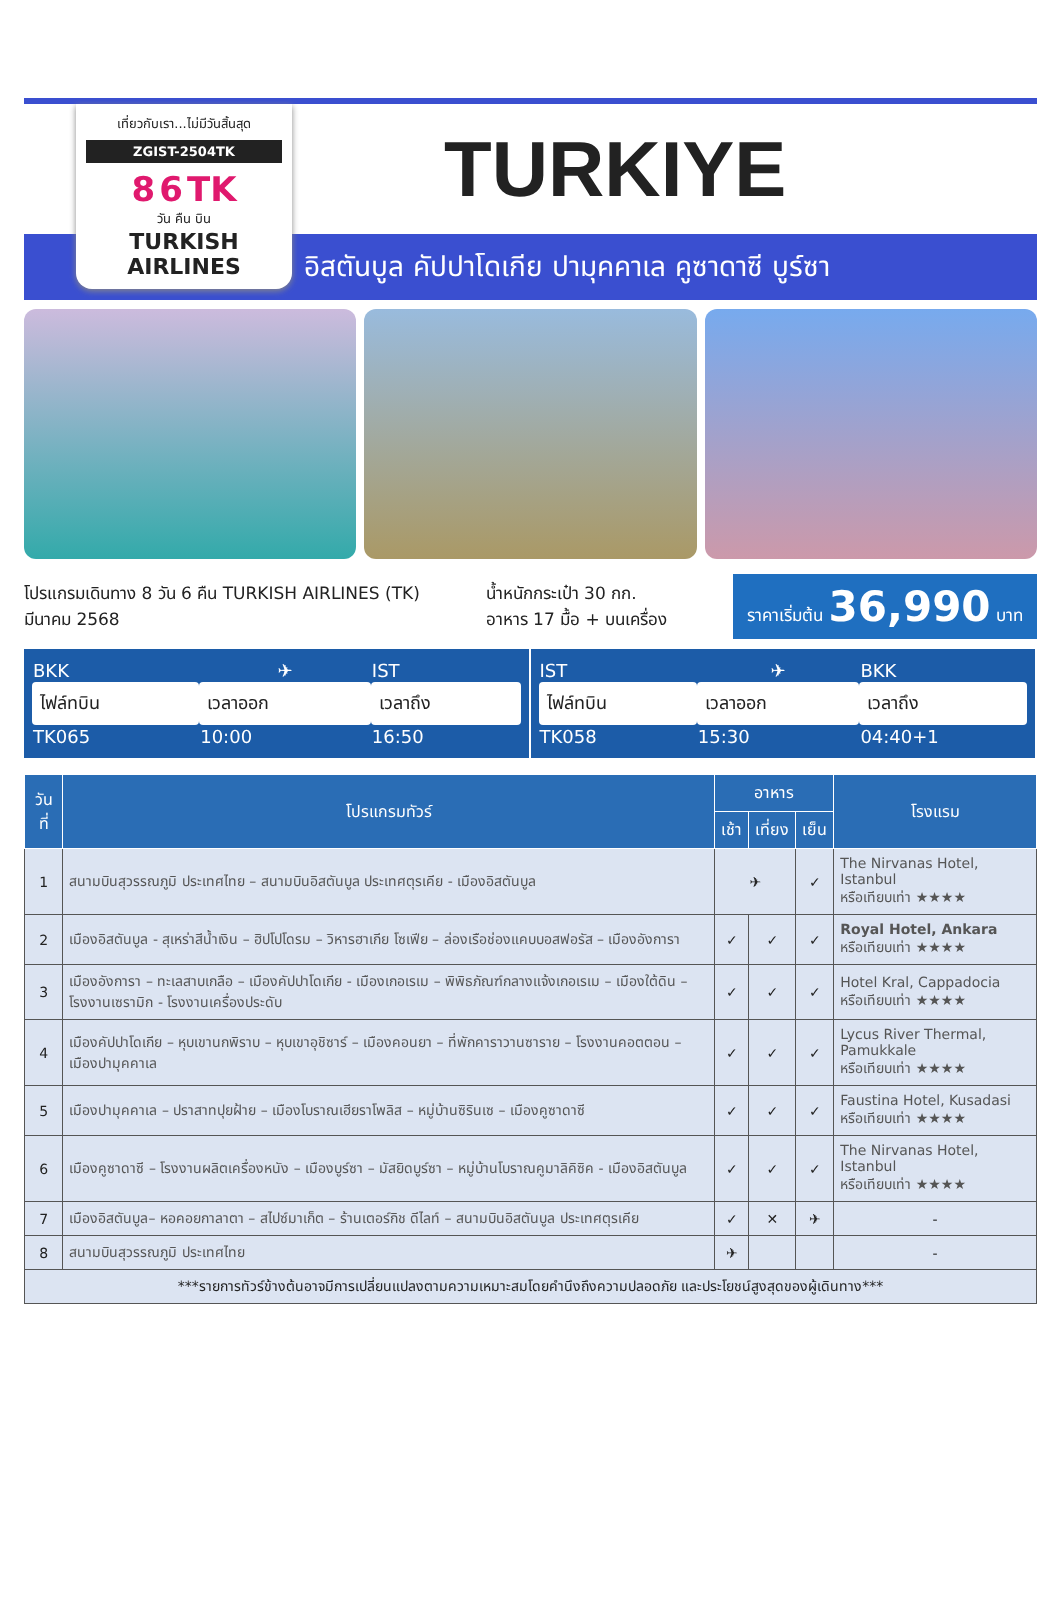เที่ยวกับเรา...ไม่มีวันสิ้นสุด
ZGIST-2504TK
8 6 TK
วัน คืน บิน
TURKISH AIRLINES
TURKIYE
อิสตันบูล คัปปาโดเกีย ปามุคคาเล คูซาดาซี บูร์ซา
โปรแกรมเดินทาง 8 วัน 6 คืน TURKISH AIRLINES (TK)
มีนาคม 2568
น้ำหนักกระเป๋า 30 กก.
อาหาร 17 มื้อ + บนเครื่อง
ราคาเริ่มต้น 36,990 บาท
| BKK | ✈ | IST |
| ไฟล์ทบิน | เวลาออก | เวลาถึง |
| TK065 | 10:00 | 16:50 |
| IST | ✈ | BKK |
| ไฟล์ทบิน | เวลาออก | เวลาถึง |
| TK058 | 15:30 | 04:40+1 |
| วันที่ | โปรแกรมทัวร์ | อาหาร | | | โรงแรม |
| --- | --- | --- | --- | --- | --- |
| | | เช้า | เที่ยง | เย็น | |
| 1 | สนามบินสุวรรณภูมิ ประเทศไทย – สนามบินอิสตันบูล ประเทศตุรเคีย - เมืองอิสตันบูล | ✈ | | ✓ | The Nirvanas Hotel, Istanbul หรือเทียบเท่า ★★★★ |
| 2 | เมืองอิสตันบูล - สุเหร่าสีน้ำเงิน – ฮิปโปโดรม – วิหารฮาเกีย โซเฟีย – ล่องเรือช่องแคบบอสฟอรัส – เมืองอังการา | ✓ | ✓ | ✓ | Royal Hotel, Ankara หรือเทียบเท่า ★★★★ |
| 3 | เมืองอังการา – ทะเลสาบเกลือ – เมืองคัปปาโดเกีย - เมืองเกอเรเม – พิพิธภัณฑ์กลางแจ้งเกอเรเม – เมืองใต้ดิน – โรงงานเซรามิก - โรงงานเครื่องประดับ | ✓ | ✓ | ✓ | Hotel Kral, Cappadocia หรือเทียบเท่า ★★★★ |
| 4 | เมืองคัปปาโดเกีย – หุบเขานกพิราบ – หุบเขาอุชิซาร์ – เมืองคอนยา – ที่พักคาราวานซาราย – โรงงานคอตตอน – เมืองปามุคคาเล | ✓ | ✓ | ✓ | Lycus River Thermal, Pamukkale หรือเทียบเท่า ★★★★ |
| 5 | เมืองปามุคคาเล – ปราสาทปุยฝ้าย – เมืองโบราณเฮียราโพลิส – หมู่บ้านซิรินเซ – เมืองคูซาดาซี | ✓ | ✓ | ✓ | Faustina Hotel, Kusadasi หรือเทียบเท่า ★★★★ |
| 6 | เมืองคูซาดาซี – โรงงานผลิตเครื่องหนัง – เมืองบูร์ซา – มัสยิดบูร์ซา – หมู่บ้านโบราณคูมาลิคิซิค - เมืองอิสตันบูล | ✓ | ✓ | ✓ | The Nirvanas Hotel, Istanbul หรือเทียบเท่า ★★★★ |
| 7 | เมืองอิสตันบูล– หอคอยกาลาตา – สไปซ์มาเก็ต – ร้านเตอร์กิช ดีไลท์ – สนามบินอิสตันบูล ประเทศตุรเคีย | ✓ | ✕ | ✈ | - |
| 8 | สนามบินสุวรรณภูมิ ประเทศไทย | ✈ | | | - |
| ***รายการทัวร์ข้างต้นอาจมีการเปลี่ยนแปลงตามความเหมาะสมโดยคำนึงถึงความปลอดภัย และประโยชน์สูงสุดของผู้เดินทาง*** | | | | | |